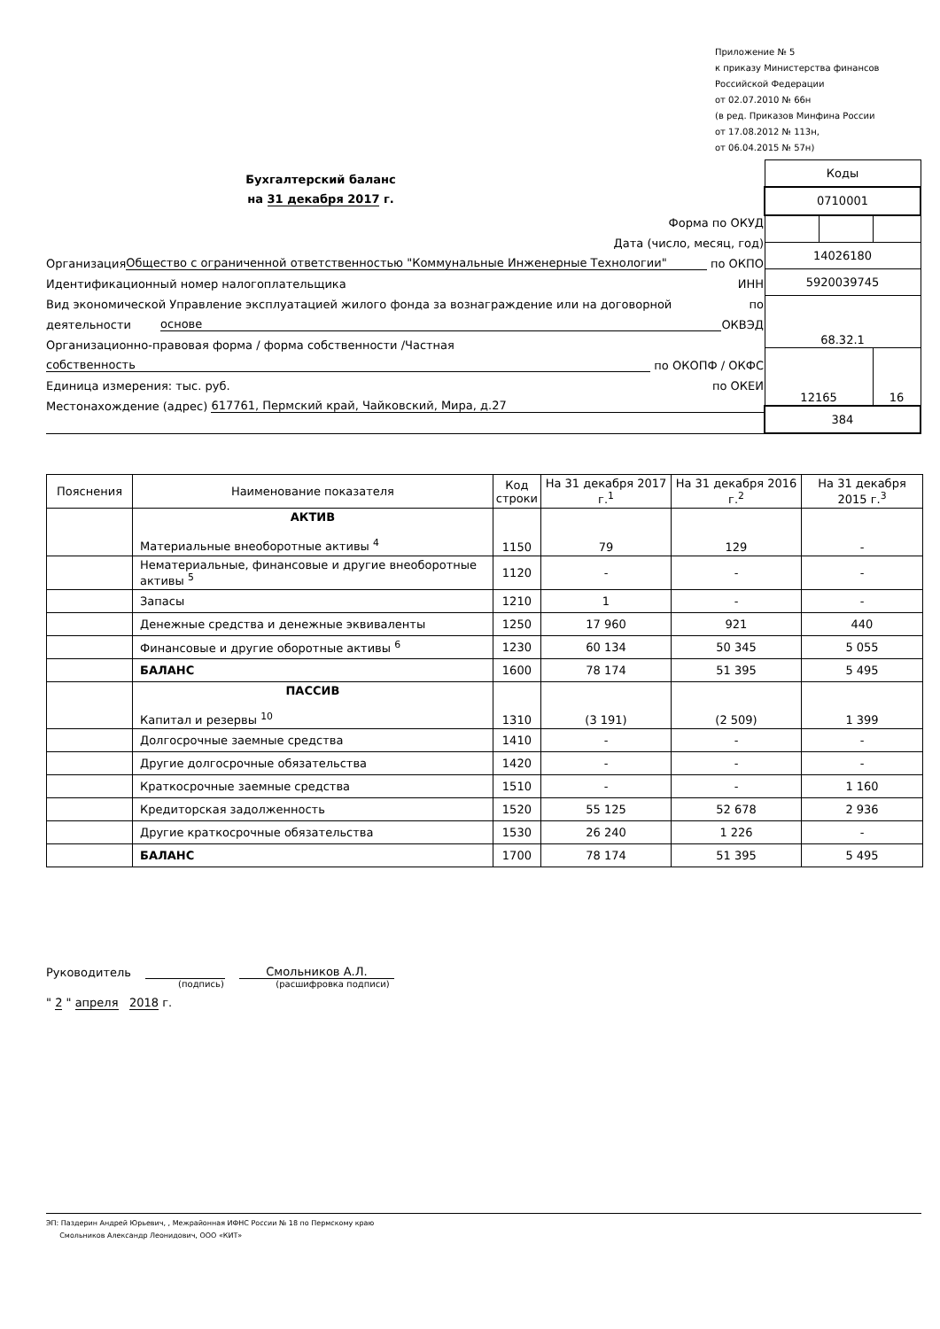Приложение № 5
к приказу Министерства финансов
Российской Федерации
от 02.07.2010 № 66н
(в ред. Приказов Минфина России
от 17.08.2012 № 113н,
от 06.04.2015 № 57н)
Бухгалтерский баланс
на 31 декабря 2017 г.
Форма по ОКУД
Дата (число, месяц, год)
Организация Общество с ограниченной ответственностью "Коммунальные Инженерные Технологии" по ОКПО
Идентификационный номер налогоплательщика ИНН
Вид экономической Управление эксплуатацией жилого фонда за вознаграждение или на договорной по
деятельности основе ОКВЭД
Организационно-правовая форма / форма собственности /Частная
собственность по ОКОПФ / ОКФС
Единица измерения: тыс. руб. по ОКЕИ
Местонахождение (адрес) 617761, Пермский край, Чайковский, Мира, д.27
| Коды | | |
| 0710001 | | |
| 14026180 | | |
| 5920039745 | | |
| 68.32.1 | | |
| 12165 | | 16 |
| 384 | | |
| Пояснения | Наименование показателя | Код строки | На 31 декабря 2017 г.<sup>1</sup> | На 31 декабря 2016 г.<sup>2</sup> | На 31 декабря 2015 г.<sup>3</sup> |
| --- | --- | --- | --- | --- | --- |
| | АКТИВ Материальные внеоборотные активы <sup>4</sup> | 1150 | 79 | 129 | - |
| | Нематериальные, финансовые и другие внеоборотные активы <sup>5</sup> | 1120 | - | - | - |
| | Запасы | 1210 | 1 | - | - |
| | Денежные средства и денежные эквиваленты | 1250 | 17 960 | 921 | 440 |
| | Финансовые и другие оборотные активы <sup>6</sup> | 1230 | 60 134 | 50 345 | 5 055 |
| | БАЛАНС | 1600 | 78 174 | 51 395 | 5 495 |
| | ПАССИВ Капитал и резервы <sup>10</sup> | 1310 | (3 191) | (2 509) | 1 399 |
| | Долгосрочные заемные средства | 1410 | - | - | - |
| | Другие долгосрочные обязательства | 1420 | - | - | - |
| | Краткосрочные заемные средства | 1510 | - | - | 1 160 |
| | Кредиторская задолженность | 1520 | 55 125 | 52 678 | 2 936 |
| | Другие краткосрочные обязательства | 1530 | 26 240 | 1 226 | - |
| | БАЛАНС | 1700 | 78 174 | 51 395 | 5 495 |
Руководитель Смольников А.Л.
(подпись) (расшифровка подписи)
" 2 " апреля 2018 г.
ЭП: Паздерин Андрей Юрьевич, , Межрайонная ИФНС России № 18 по Пермскому краю
Смольников Александр Леонидович, ООО «КИТ»